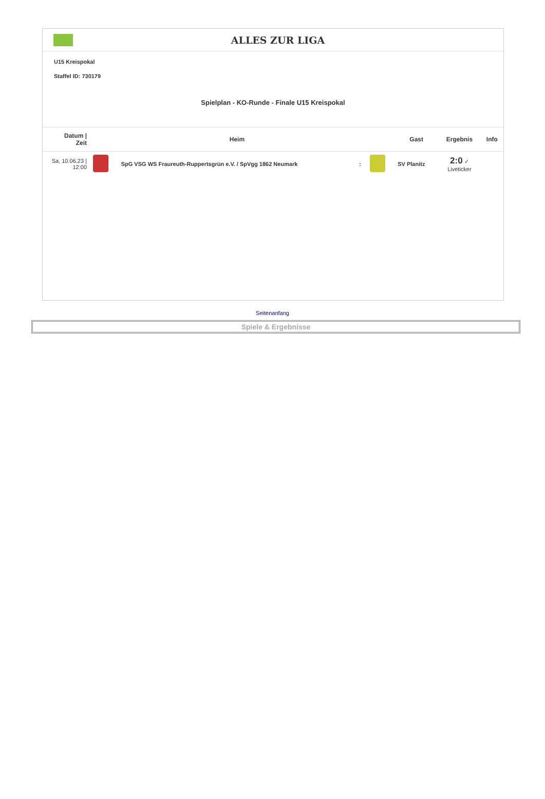ALLES ZUR LIGA
U15 Kreispokal
Staffel ID: 730179
Spielplan - KO-Runde - Finale U15 Kreispokal
| Datum / Zeit | | Heim | | | Gast | Ergebnis | Info |
| --- | --- | --- | --- | --- | --- | --- | --- |
| Sa, 10.06.23 / 12:00 | | SpG VSG WS Fraureuth-Ruppertsgrün e.V. / SpVgg 1862 Neumark | : | | SV Planitz | 2:0 ✓ Liveticker | |
Seitenanfang
Spiele & Ergebnisse